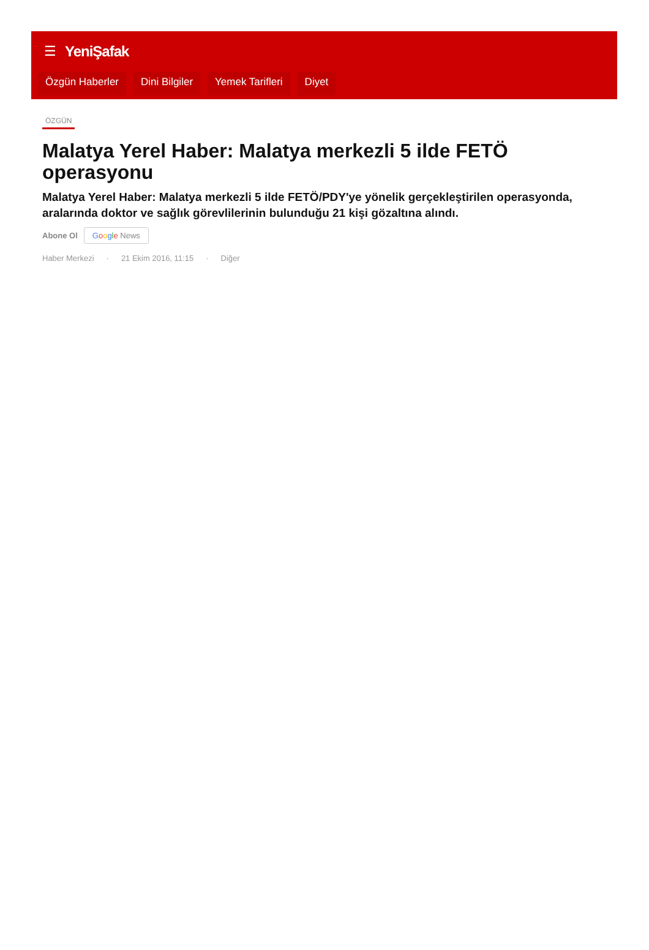☰ YeniŞafak
Özgün Haberler Dini Bilgiler Yemek Tarifleri Diyet
ÖZGÜN
Malatya Yerel Haber: Malatya merkezli 5 ilde FETÖ operasyonu
Malatya Yerel Haber: Malatya merkezli 5 ilde FETÖ/PDY'ye yönelik gerçekleştirilen operasyonda, aralarında doktor ve sağlık görevlilerinin bulunduğu 21 kişi gözaltına alındı.
Abone Ol Google News
Haber Merkezi · 21 Ekim 2016, 11:15 · Diğer